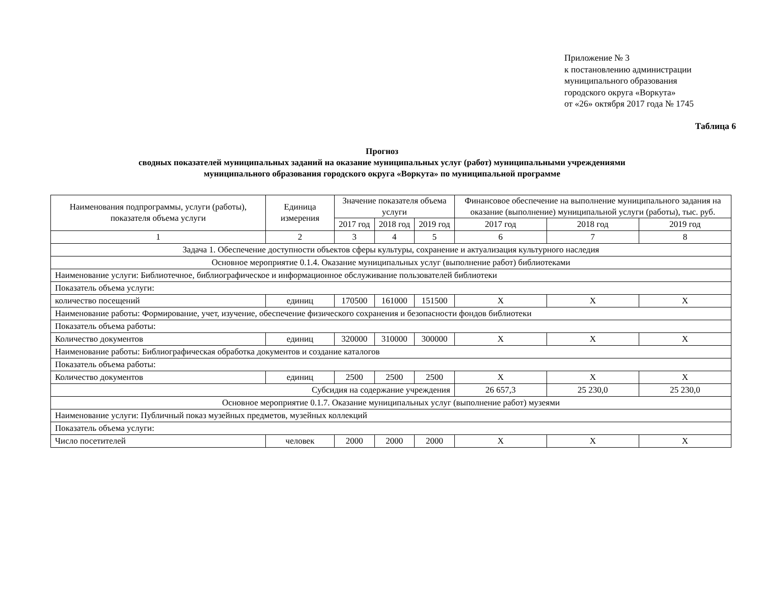Приложение № 3
к постановлению администрации
муниципального образования
городского округа «Воркута»
от «26» октября 2017 года № 1745
Таблица 6
Прогноз
сводных показателей муниципальных заданий на оказание муниципальных услуг (работ) муниципальными учреждениями
муниципального образования городского округа «Воркута» по муниципальной программе
| Наименования подпрограммы, услуги (работы), показателя объема услуги | Единица измерения | Значение показателя объема услуги | | | Финансовое обеспечение на выполнение муниципального задания на оказание (выполнение) муниципальной услуги (работы), тыс. руб. | | |
| --- | --- | --- | --- | --- | --- | --- | --- |
| | | 2017 год | 2018 год | 2019 год | 2017 год | 2018 год | 2019 год |
| 1 | 2 | 3 | 4 | 5 | 6 | 7 | 8 |
| Задача 1. Обеспечение доступности объектов сферы культуры, сохранение и актуализация культурного наследия | | | | | | | |
| Основное мероприятие 0.1.4. Оказание муниципальных услуг (выполнение работ) библиотеками | | | | | | | |
| Наименование услуги: Библиотечное, библиографическое и информационное обслуживание пользователей библиотеки | | | | | | | |
| Показатель объема услуги: | | | | | | | |
| количество посещений | единиц | 170500 | 161000 | 151500 | Х | Х | Х |
| Наименование работы: Формирование, учет, изучение, обеспечение физического сохранения и безопасности фондов библиотеки | | | | | | | |
| Показатель объема работы: | | | | | | | |
| Количество документов | единиц | 320000 | 310000 | 300000 | Х | Х | Х |
| Наименование работы: Библиографическая обработка документов и создание каталогов | | | | | | | |
| Показатель объема работы: | | | | | | | |
| Количество документов | единиц | 2500 | 2500 | 2500 | Х | Х | Х |
| Субсидия на содержание учреждения | | | | | 26 657,3 | 25 230,0 | 25 230,0 |
| Основное мероприятие 0.1.7. Оказание муниципальных услуг (выполнение работ) музеями | | | | | | | |
| Наименование услуги: Публичный показ музейных предметов, музейных коллекций | | | | | | | |
| Показатель объема услуги: | | | | | | | |
| Число посетителей | человек | 2000 | 2000 | 2000 | Х | Х | Х |